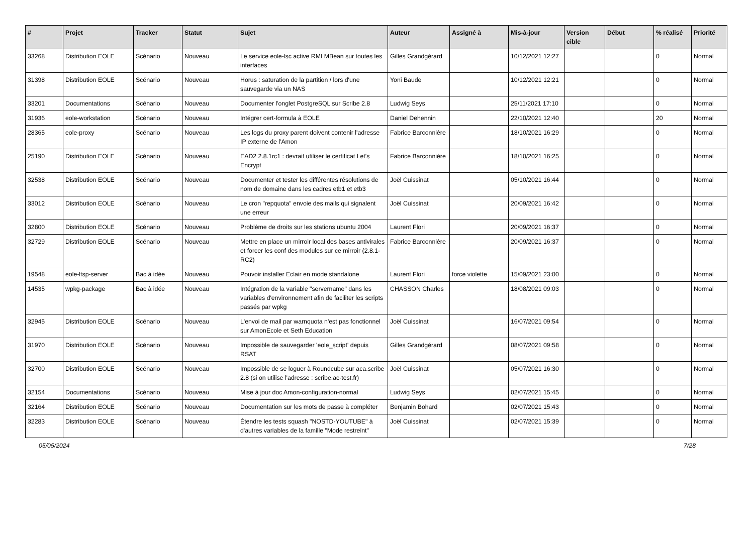| # | Projet | Tracker | Statut | Sujet | Auteur | Assigné à | Mis-à-jour | Version cible | Début | % réalisé | Priorité |
| --- | --- | --- | --- | --- | --- | --- | --- | --- | --- | --- | --- |
| 33268 | Distribution EOLE | Scénario | Nouveau | Le service eole-lsc active RMI MBean sur toutes les interfaces | Gilles Grandgérard | | 10/12/2021 12:27 | | | 0 | Normal |
| 31398 | Distribution EOLE | Scénario | Nouveau | Horus : saturation de la partition / lors d'une sauvegarde via un NAS | Yoni Baude | | 10/12/2021 12:21 | | | 0 | Normal |
| 33201 | Documentations | Scénario | Nouveau | Documenter l'onglet PostgreSQL sur Scribe 2.8 | Ludwig Seys | | 25/11/2021 17:10 | | | 0 | Normal |
| 31936 | eole-workstation | Scénario | Nouveau | Intégrer cert-formula à EOLE | Daniel Dehennin | | 22/10/2021 12:40 | | | 20 | Normal |
| 28365 | eole-proxy | Scénario | Nouveau | Les logs du proxy parent doivent contenir l'adresse IP externe de l'Amon | Fabrice Barconnière | | 18/10/2021 16:29 | | | 0 | Normal |
| 25190 | Distribution EOLE | Scénario | Nouveau | EAD2 2.8.1rc1 : devrait utiliser le certificat Let's Encrypt | Fabrice Barconnière | | 18/10/2021 16:25 | | | 0 | Normal |
| 32538 | Distribution EOLE | Scénario | Nouveau | Documenter et tester les différentes résolutions de nom de domaine dans les cadres etb1 et etb3 | Joël Cuissinat | | 05/10/2021 16:44 | | | 0 | Normal |
| 33012 | Distribution EOLE | Scénario | Nouveau | Le cron "repquota" envoie des mails qui signalent une erreur | Joël Cuissinat | | 20/09/2021 16:42 | | | 0 | Normal |
| 32800 | Distribution EOLE | Scénario | Nouveau | Problème de droits sur les stations ubuntu 2004 | Laurent Flori | | 20/09/2021 16:37 | | | 0 | Normal |
| 32729 | Distribution EOLE | Scénario | Nouveau | Mettre en place un mirroir local des bases antivirales et forcer les conf des modules sur ce mirroir (2.8.1-RC2) | Fabrice Barconnière | | 20/09/2021 16:37 | | | 0 | Normal |
| 19548 | eole-ltsp-server | Bac à idée | Nouveau | Pouvoir installer Eclair en mode standalone | Laurent Flori | force violette | 15/09/2021 23:00 | | | 0 | Normal |
| 14535 | wpkg-package | Bac à idée | Nouveau | Intégration de la variable "servername" dans les variables d'environnement afin de faciliter les scripts passés par wpkg | CHASSON Charles | | 18/08/2021 09:03 | | | 0 | Normal |
| 32945 | Distribution EOLE | Scénario | Nouveau | L'envoi de mail par warnquota n'est pas fonctionnel sur AmonEcole et Seth Education | Joël Cuissinat | | 16/07/2021 09:54 | | | 0 | Normal |
| 31970 | Distribution EOLE | Scénario | Nouveau | Impossible de sauvegarder 'eole_script' depuis RSAT | Gilles Grandgérard | | 08/07/2021 09:58 | | | 0 | Normal |
| 32700 | Distribution EOLE | Scénario | Nouveau | Impossible de se loguer à Roundcube sur aca.scribe 2.8 (si on utilise l'adresse : scribe.ac-test.fr) | Joël Cuissinat | | 05/07/2021 16:30 | | | 0 | Normal |
| 32154 | Documentations | Scénario | Nouveau | Mise à jour doc Amon-configuration-normal | Ludwig Seys | | 02/07/2021 15:45 | | | 0 | Normal |
| 32164 | Distribution EOLE | Scénario | Nouveau | Documentation sur les mots de passe à compléter | Benjamin Bohard | | 02/07/2021 15:43 | | | 0 | Normal |
| 32283 | Distribution EOLE | Scénario | Nouveau | Étendre les tests squash "NOSTD-YOUTUBE" à d'autres variables de la famille "Mode restreint" | Joël Cuissinat | | 02/07/2021 15:39 | | | 0 | Normal |
05/05/2024 7/28